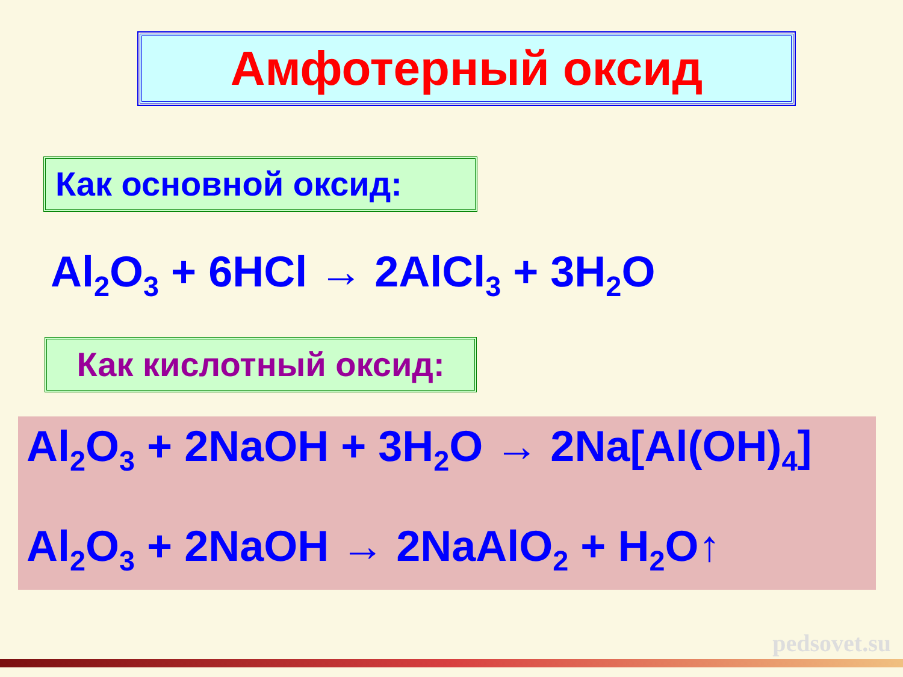Амфотерный оксид
Как основной оксид:
Al<sub>2</sub>O<sub>3</sub> + 6HCl → 2AlCl<sub>3</sub> + 3H<sub>2</sub>O
Как кислотный оксид:
Al<sub>2</sub>O<sub>3</sub> + 2NaOH + 3H<sub>2</sub>O → 2Na[Al(OH)<sub>4</sub>]
Al<sub>2</sub>O<sub>3</sub> + 2NaOH → 2NaAlO<sub>2</sub> + H<sub>2</sub>O↑
pedsovet.su